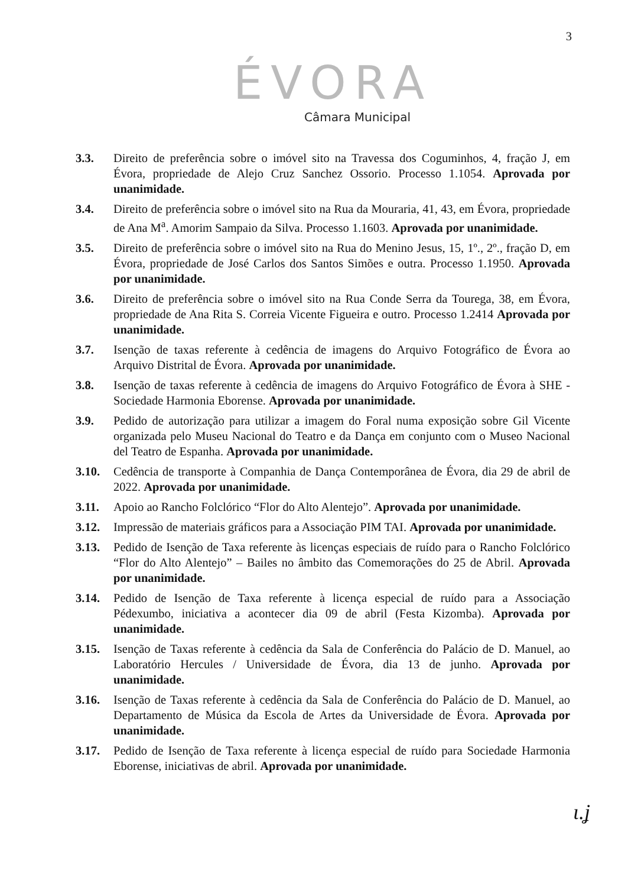3
ÉVORA
Câmara Municipal
3.3. Direito de preferência sobre o imóvel sito na Travessa dos Coguminhos, 4, fração J, em Évora, propriedade de Alejo Cruz Sanchez Ossorio. Processo 1.1054. Aprovada por unanimidade.
3.4. Direito de preferência sobre o imóvel sito na Rua da Mouraria, 41, 43, em Évora, propriedade de Ana M<sup>a</sup>. Amorim Sampaio da Silva. Processo 1.1603. Aprovada por unanimidade.
3.5. Direito de preferência sobre o imóvel sito na Rua do Menino Jesus, 15, 1º., 2º., fração D, em Évora, propriedade de José Carlos dos Santos Simões e outra. Processo 1.1950. Aprovada por unanimidade.
3.6. Direito de preferência sobre o imóvel sito na Rua Conde Serra da Tourega, 38, em Évora, propriedade de Ana Rita S. Correia Vicente Figueira e outro. Processo 1.2414 Aprovada por unanimidade.
3.7. Isenção de taxas referente à cedência de imagens do Arquivo Fotográfico de Évora ao Arquivo Distrital de Évora. Aprovada por unanimidade.
3.8. Isenção de taxas referente à cedência de imagens do Arquivo Fotográfico de Évora à SHE - Sociedade Harmonia Eborense. Aprovada por unanimidade.
3.9. Pedido de autorização para utilizar a imagem do Foral numa exposição sobre Gil Vicente organizada pelo Museu Nacional do Teatro e da Dança em conjunto com o Museo Nacional del Teatro de Espanha. Aprovada por unanimidade.
3.10. Cedência de transporte à Companhia de Dança Contemporânea de Évora, dia 29 de abril de 2022. Aprovada por unanimidade.
3.11. Apoio ao Rancho Folclórico “Flor do Alto Alentejo”. Aprovada por unanimidade.
3.12. Impressão de materiais gráficos para a Associação PIM TAI. Aprovada por unanimidade.
3.13. Pedido de Isenção de Taxa referente às licenças especiais de ruído para o Rancho Folclórico “Flor do Alto Alentejo” – Bailes no âmbito das Comemorações do 25 de Abril. Aprovada por unanimidade.
3.14. Pedido de Isenção de Taxa referente à licença especial de ruído para a Associação Pédexumbo, iniciativa a acontecer dia 09 de abril (Festa Kizomba). Aprovada por unanimidade.
3.15. Isenção de Taxas referente à cedência da Sala de Conferência do Palácio de D. Manuel, ao Laboratório Hercules / Universidade de Évora, dia 13 de junho. Aprovada por unanimidade.
3.16. Isenção de Taxas referente à cedência da Sala de Conferência do Palácio de D. Manuel, ao Departamento de Música da Escola de Artes da Universidade de Évora. Aprovada por unanimidade.
3.17. Pedido de Isenção de Taxa referente à licença especial de ruído para Sociedade Harmonia Eborense, iniciativas de abril. Aprovada por unanimidade.
ɩ.ʝ